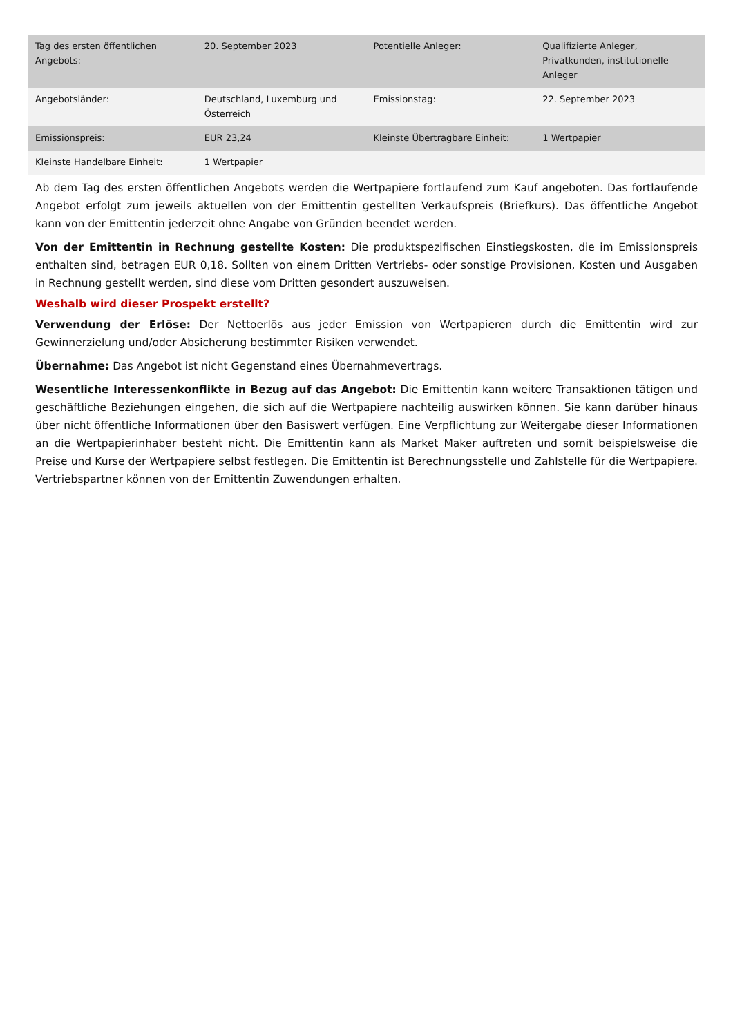| Tag des ersten öffentlichen Angebots: | 20. September 2023 | Potentielle Anleger: | Qualifizierte Anleger, Privatkunden, institutionelle Anleger |
| Angebotsländer: | Deutschland, Luxemburg und Österreich | Emissionstag: | 22. September 2023 |
| Emissionspreis: | EUR 23,24 | Kleinste Übertragbare Einheit: | 1 Wertpapier |
| Kleinste Handelbare Einheit: | 1 Wertpapier | | |
Ab dem Tag des ersten öffentlichen Angebots werden die Wertpapiere fortlaufend zum Kauf angeboten. Das fortlaufende Angebot erfolgt zum jeweils aktuellen von der Emittentin gestellten Verkaufspreis (Briefkurs). Das öffentliche Angebot kann von der Emittentin jederzeit ohne Angabe von Gründen beendet werden.
Von der Emittentin in Rechnung gestellte Kosten: Die produktspezifischen Einstiegskosten, die im Emissionspreis enthalten sind, betragen EUR 0,18. Sollten von einem Dritten Vertriebs- oder sonstige Provisionen, Kosten und Ausgaben in Rechnung gestellt werden, sind diese vom Dritten gesondert auszuweisen.
Weshalb wird dieser Prospekt erstellt?
Verwendung der Erlöse: Der Nettoerlös aus jeder Emission von Wertpapieren durch die Emittentin wird zur Gewinnerzielung und/oder Absicherung bestimmter Risiken verwendet.
Übernahme: Das Angebot ist nicht Gegenstand eines Übernahmevertrags.
Wesentliche Interessenkonflikte in Bezug auf das Angebot: Die Emittentin kann weitere Transaktionen tätigen und geschäftliche Beziehungen eingehen, die sich auf die Wertpapiere nachteilig auswirken können. Sie kann darüber hinaus über nicht öffentliche Informationen über den Basiswert verfügen. Eine Verpflichtung zur Weitergabe dieser Informationen an die Wertpapierinhaber besteht nicht. Die Emittentin kann als Market Maker auftreten und somit beispielsweise die Preise und Kurse der Wertpapiere selbst festlegen. Die Emittentin ist Berechnungsstelle und Zahlstelle für die Wertpapiere. Vertriebspartner können von der Emittentin Zuwendungen erhalten.